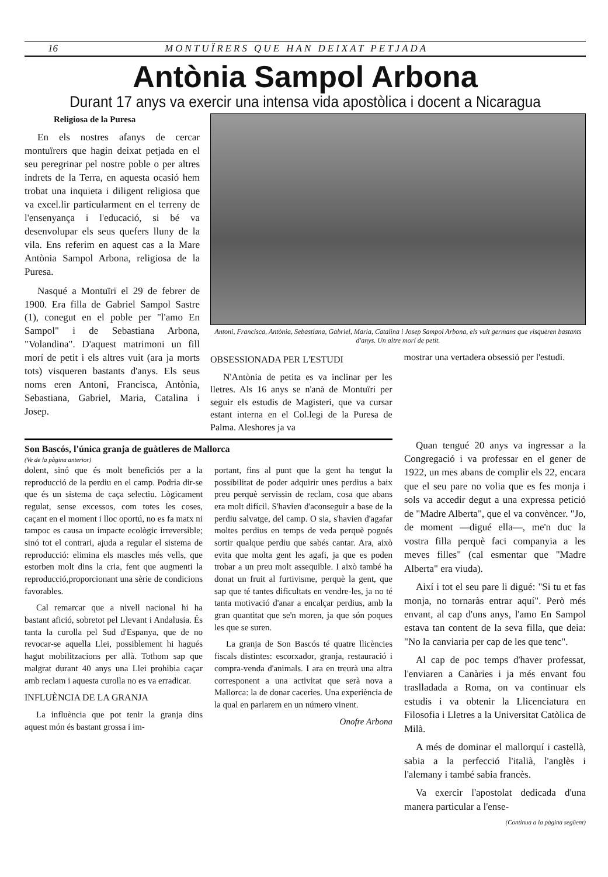16 MONTUÏRERS QUE HAN DEIXAT PETJADA
Antònia Sampol Arbona
Durant 17 anys va exercir una intensa vida apostòlica i docent a Nicaragua
Religiosa de la Puresa
En els nostres afanys de cercar montuïrers que hagin deixat petjada en el seu peregrinar pel nostre poble o per altres indrets de la Terra, en aquesta ocasió hem trobat una inquieta i diligent religiosa que va excel.lir particularment en el terreny de l'ensenyança i l'educació, si bé va desenvolupar els seus quefers lluny de la vila. Ens referim en aquest cas a la Mare Antònia Sampol Arbona, religiosa de la Puresa.
Nasqué a Montuïri el 29 de febrer de 1900. Era filla de Gabriel Sampol Sastre (1), conegut en el poble per "l'amo En Sampol" i de Sebastiana Arbona, "Volandina". D'aquest matrimoni un fill morí de petit i els altres vuit (ara ja morts tots) visqueren bastants d'anys. Els seus noms eren Antoni, Francisca, Antònia, Sebastiana, Gabriel, Maria, Catalina i Josep.
Antoni, Francisca, Antònia, Sebastiana, Gabriel, Maria, Catalina i Josep Sampol Arbona, els vuit germans que visqueren bastants d'anys. Un altre morí de petit.
OBSESSIONADA PER L'ESTUDI
N'Antònia de petita es va inclinar per les lletres. Als 16 anys se n'anà de Montuïri per seguir els estudis de Magisteri, que va cursar estant interna en el Col.legi de la Puresa de Palma. Aleshores ja va
mostrar una vertadera obsessió per l'estudi.
Son Bascós, l'única granja de guàtleres de Mallorca
(Ve de la pàgina anterior)
dolent, sinó que és molt beneficiós per a la reproducció de la perdiu en el camp. Podria dir-se que és un sistema de caça selectiu. Lògicament regulat, sense excessos, com totes les coses, caçant en el moment i lloc oportú, no es fa matx ni tampoc es causa un impacte ecològic irreversible; sinó tot el contrari, ajuda a regular el sistema de reproducció: elimina els mascles més vells, que estorben molt dins la cria, fent que augmenti la reproducció,proporcionant una sèrie de condicions favorables.
Cal remarcar que a nivell nacional hi ha bastant afició, sobretot pel Llevant i Andalusia. És tanta la curolla pel Sud d'Espanya, que de no revocar-se aquella Llei, possiblement hi hagués hagut mobilitzacions per allà. Tothom sap que malgrat durant 40 anys una Llei prohibia caçar amb reclam i aquesta curolla no es va erradicar.
INFLUÈNCIA DE LA GRANJA
La influència que pot tenir la granja dins aquest món és bastant grossa i im-
portant, fins al punt que la gent ha tengut la possibilitat de poder adquirir unes perdius a baix preu perquè servissin de reclam, cosa que abans era molt difícil. S'havien d'aconseguir a base de la perdiu salvatge, del camp. O sia, s'havien d'agafar moltes perdius en temps de veda perquè pogués sortir qualque perdiu que sabés cantar. Ara, això evita que molta gent les agafi, ja que es poden trobar a un preu molt assequible. I això també ha donat un fruit al furtivisme, perquè la gent, que sap que té tantes dificultats en vendre-les, ja no té tanta motivació d'anar a encalçar perdius, amb la gran quantitat que se'n moren, ja que són poques les que se suren.
La granja de Son Bascós té quatre llicències fiscals distintes: escorxador, granja, restauració i compra-venda d'animals. I ara en treurà una altra corresponent a una activitat que serà nova a Mallorca: la de donar caceries. Una experiència de la qual en parlarem en un número vinent.
Onofre Arbona
Quan tengué 20 anys va ingressar a la Congregació i va professar en el gener de 1922, un mes abans de complir els 22, encara que el seu pare no volia que es fes monja i sols va accedir degut a una expressa petició de "Madre Alberta", que el va convèncer. "Jo, de moment —digué ella—, me'n duc la vostra filla perquè faci companyia a les meves filles" (cal esmentar que "Madre Alberta" era viuda).
Així i tot el seu pare li digué: "Si tu et fas monja, no tornaràs entrar aquí". Però més envant, al cap d'uns anys, l'amo En Sampol estava tan content de la seva filla, que deia: "No la canviaria per cap de les que tenc".
Al cap de poc temps d'haver professat, l'enviaren a Canàries i ja més envant fou traslladada a Roma, on va continuar els estudis i va obtenir la Llicenciatura en Filosofia i Lletres a la Universitat Catòlica de Milà.
A més de dominar el mallorquí i castellà, sabia a la perfecció l'italià, l'anglès i l'alemany i també sabia francès.
Va exercir l'apostolat dedicada d'una manera particular a l'ense-
(Continua a la pàgina següent)